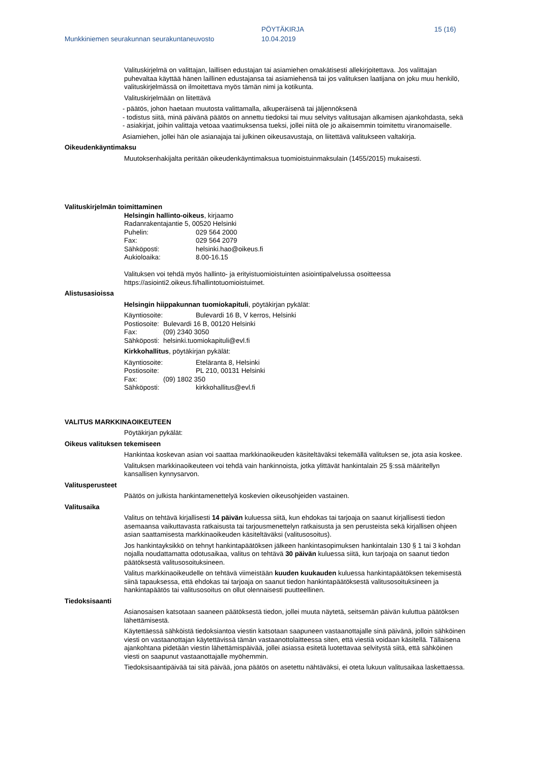Munkkiniemen seurakunnan seurakuntaneuvosto
PÖYTÄKIRJA
10.04.2019
15 (16)
Valituskirjelmä on valittajan, laillisen edustajan tai asiamiehen omakätisesti allekirjoitettava. Jos valittajan puhevaltaa käyttää hänen laillinen edustajansa tai asiamiehensä tai jos valituksen laatijana on joku muu henkilö, valituskirjelmässä on ilmoitettava myös tämän nimi ja kotikunta.
Valituskirjelmään on liitettävä
- päätös, johon haetaan muutosta valittamalla, alkuperäisenä tai jäljennöksenä
- todistus siitä, minä päivänä päätös on annettu tiedoksi tai muu selvitys valitusajan alkamisen ajankohdasta, sekä
- asiakirjat, joihin valittaja vetoaa vaatimuksensa tueksi, jollei niitä ole jo aikaisemmin toimitettu viranomaiselle.
Asiamiehen, jollei hän ole asianajaja tai julkinen oikeusavustaja, on liitettävä valitukseen valtakirja.
Oikeudenkäyntimaksu
Muutoksenhakijalta peritään oikeudenkäyntimaksua tuomioistuinmaksulain (1455/2015) mukaisesti.
Valituskirjelmän toimittaminen
Helsingin hallinto-oikeus, kirjaamo
Radanrakentajantie 5, 00520 Helsinki
Puhelin: 029 564 2000
Fax: 029 564 2079
Sähköposti: helsinki.hao@oikeus.fi
Aukioloaika: 8.00-16.15
Valituksen voi tehdä myös hallinto- ja erityistuomioistuinten asiointipalvelussa osoitteessa https://asiointi2.oikeus.fi/hallintotuomioistuimet.
Alistusasioissa
Helsingin hiippakunnan tuomiokapituli, pöytäkirjan pykälät:
Käyntiosoite: Bulevardi 16 B, V kerros, Helsinki
Postiosoite: Bulevardi 16 B, 00120 Helsinki
Fax: (09) 2340 3050
Sähköposti: helsinki.tuomiokapituli@evl.fi
Kirkkohallitus, pöytäkirjan pykälät:
Käyntiosoite: Eteläranta 8, Helsinki
Postiosoite: PL 210, 00131 Helsinki
Fax: (09) 1802 350
Sähköposti: kirkkohallitus@evl.fi
VALITUS MARKKINAOIKEUTEEN
Pöytäkirjan pykälät:
Oikeus valituksen tekemiseen
Hankintaa koskevan asian voi saattaa markkinaoikeuden käsiteltäväksi tekemällä valituksen se, jota asia koskee.
Valituksen markkinaoikeuteen voi tehdä vain hankinnoista, jotka ylittävät hankintalain 25 §:ssä määritellyn kansallisen kynnysarvon.
Valitusperusteet
Päätös on julkista hankintamenettelyä koskevien oikeusohjeiden vastainen.
Valitusaika
Valitus on tehtävä kirjallisesti 14 päivän kuluessa siitä, kun ehdokas tai tarjoaja on saanut kirjallisesti tiedon asemaansa vaikuttavasta ratkaisusta tai tarjousmenettelyn ratkaisusta ja sen perusteista sekä kirjallisen ohjeen asian saattamisesta markkinaoikeuden käsiteltäväksi (valitusosoitus).
Jos hankintayksikkö on tehnyt hankintapäätöksen jälkeen hankintasopimuksen hankintalain 130 § 1 tai 3 kohdan nojalla noudattamatta odotusaikaa, valitus on tehtävä 30 päivän kuluessa siitä, kun tarjoaja on saanut tiedon päätöksestä valitusosoituksineen.
Valitus markkinaoikeudelle on tehtävä viimeistään kuuden kuukauden kuluessa hankintapäätöksen tekemisestä siinä tapauksessa, että ehdokas tai tarjoaja on saanut tiedon hankintapäätöksestä valitusosoituksineen ja hankintapäätös tai valitusosoitus on ollut olennaisesti puutteellinen.
Tiedoksisaanti
Asianosaisen katsotaan saaneen päätöksestä tiedon, jollei muuta näytetä, seitsemän päivän kuluttua päätöksen lähettämisestä.
Käytettäessä sähköistä tiedoksiantoa viestin katsotaan saapuneen vastaanottajalle sinä päivänä, jolloin sähköinen viesti on vastaanottajan käytettävissä tämän vastaanottolaitteessa siten, että viestiä voidaan käsitellä. Tällaisena ajankohtana pidetään viestin lähettämispäivää, jollei asiassa esitetä luotettavaa selvitystä siitä, että sähköinen viesti on saapunut vastaanottajalle myöhemmin.
Tiedoksisaantipäivää tai sitä päivää, jona päätös on asetettu nähtäväksi, ei oteta lukuun valitusaikaa laskettaessa.